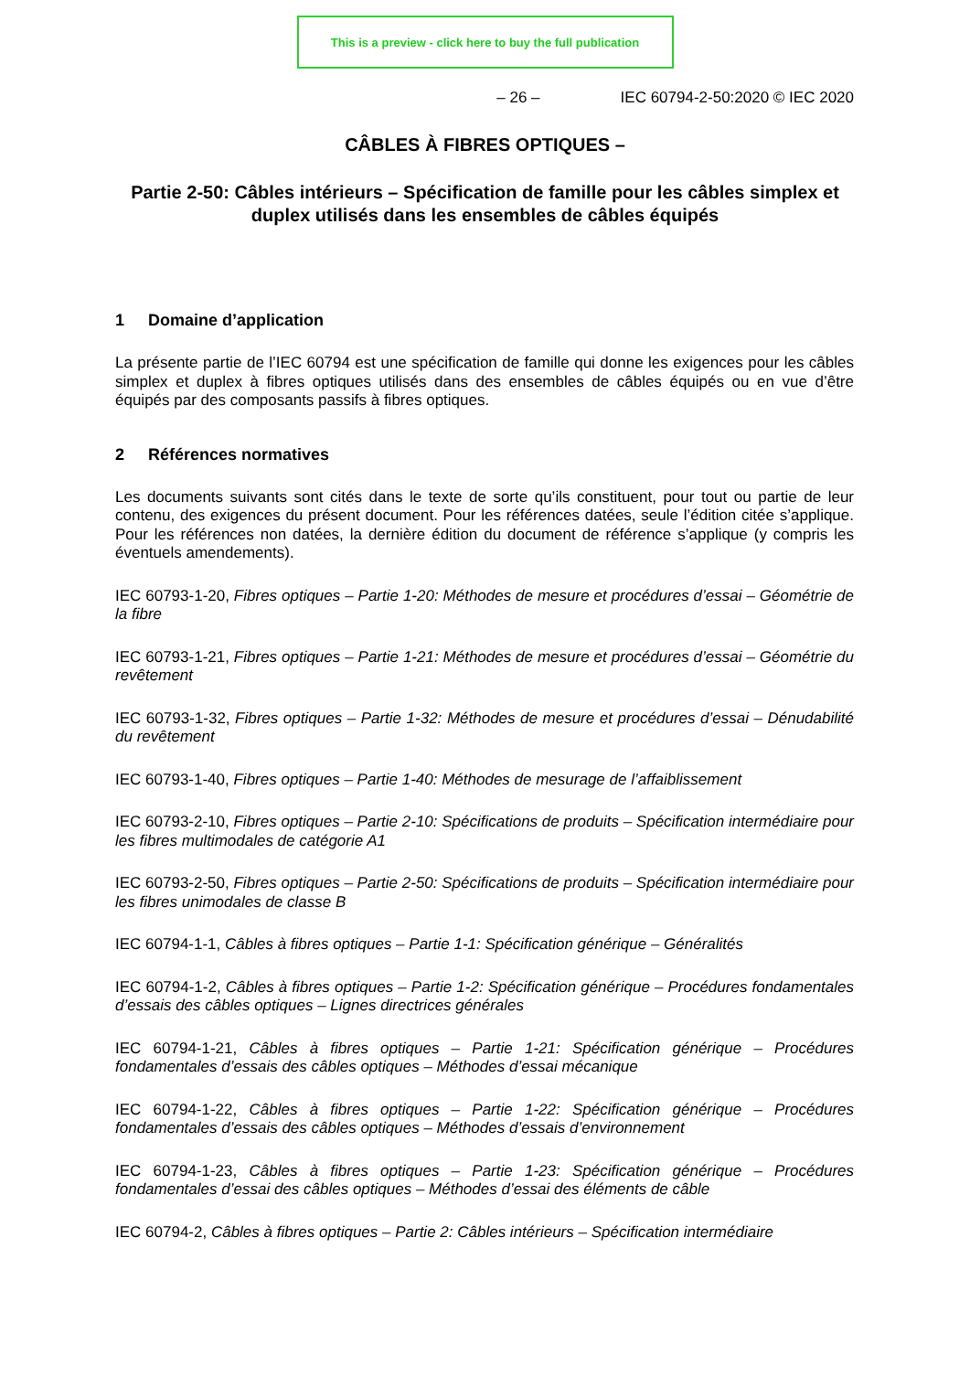This is a preview - click here to buy the full publication
– 26 – IEC 60794-2-50:2020 © IEC 2020
CÂBLES À FIBRES OPTIQUES –
Partie 2-50: Câbles intérieurs – Spécification de famille pour les câbles simplex et duplex utilisés dans les ensembles de câbles équipés
1 Domaine d’application
La présente partie de l’IEC 60794 est une spécification de famille qui donne les exigences pour les câbles simplex et duplex à fibres optiques utilisés dans des ensembles de câbles équipés ou en vue d’être équipés par des composants passifs à fibres optiques.
2 Références normatives
Les documents suivants sont cités dans le texte de sorte qu’ils constituent, pour tout ou partie de leur contenu, des exigences du présent document. Pour les références datées, seule l’édition citée s’applique. Pour les références non datées, la dernière édition du document de référence s’applique (y compris les éventuels amendements).
IEC 60793-1-20, Fibres optiques – Partie 1-20: Méthodes de mesure et procédures d’essai – Géométrie de la fibre
IEC 60793-1-21, Fibres optiques – Partie 1-21: Méthodes de mesure et procédures d’essai – Géométrie du revêtement
IEC 60793-1-32, Fibres optiques – Partie 1-32: Méthodes de mesure et procédures d’essai – Dénudabilité du revêtement
IEC 60793-1-40, Fibres optiques – Partie 1-40: Méthodes de mesurage de l’affaiblissement
IEC 60793-2-10, Fibres optiques – Partie 2-10: Spécifications de produits – Spécification intermédiaire pour les fibres multimodales de catégorie A1
IEC 60793-2-50, Fibres optiques – Partie 2-50: Spécifications de produits – Spécification intermédiaire pour les fibres unimodales de classe B
IEC 60794-1-1, Câbles à fibres optiques – Partie 1-1: Spécification générique – Généralités
IEC 60794-1-2, Câbles à fibres optiques – Partie 1-2: Spécification générique – Procédures fondamentales d’essais des câbles optiques – Lignes directrices générales
IEC 60794-1-21, Câbles à fibres optiques – Partie 1-21: Spécification générique – Procédures fondamentales d’essais des câbles optiques – Méthodes d’essai mécanique
IEC 60794-1-22, Câbles à fibres optiques – Partie 1-22: Spécification générique – Procédures fondamentales d’essais des câbles optiques – Méthodes d’essais d’environnement
IEC 60794-1-23, Câbles à fibres optiques – Partie 1-23: Spécification générique – Procédures fondamentales d’essai des câbles optiques – Méthodes d’essai des éléments de câble
IEC 60794-2, Câbles à fibres optiques – Partie 2: Câbles intérieurs – Spécification intermédiaire